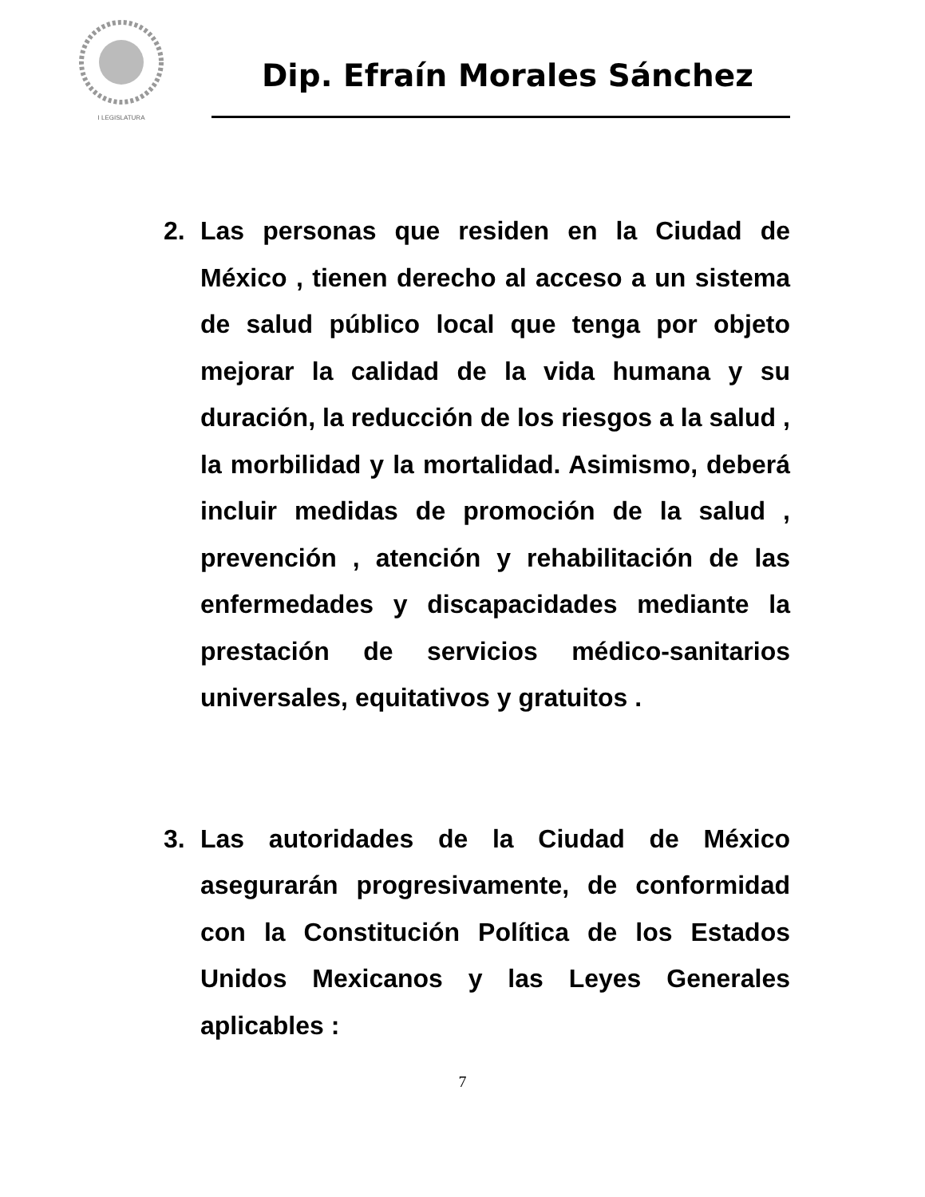I LEGISLATURA
Dip. Efraín Morales Sánchez
2. Las personas que residen en la Ciudad de México , tienen derecho al acceso a un sistema de salud público local que tenga por objeto mejorar la calidad de la vida humana y su duración, la reducción de los riesgos a la salud , la morbilidad y la mortalidad. Asimismo, deberá incluir medidas de promoción de la salud , prevención , atención y rehabilitación de las enfermedades y discapacidades mediante la prestación de servicios médico-sanitarios universales, equitativos y gratuitos .
3. Las autoridades de la Ciudad de México asegurarán progresivamente, de conformidad con la Constitución Política de los Estados Unidos Mexicanos y las Leyes Generales aplicables :
7